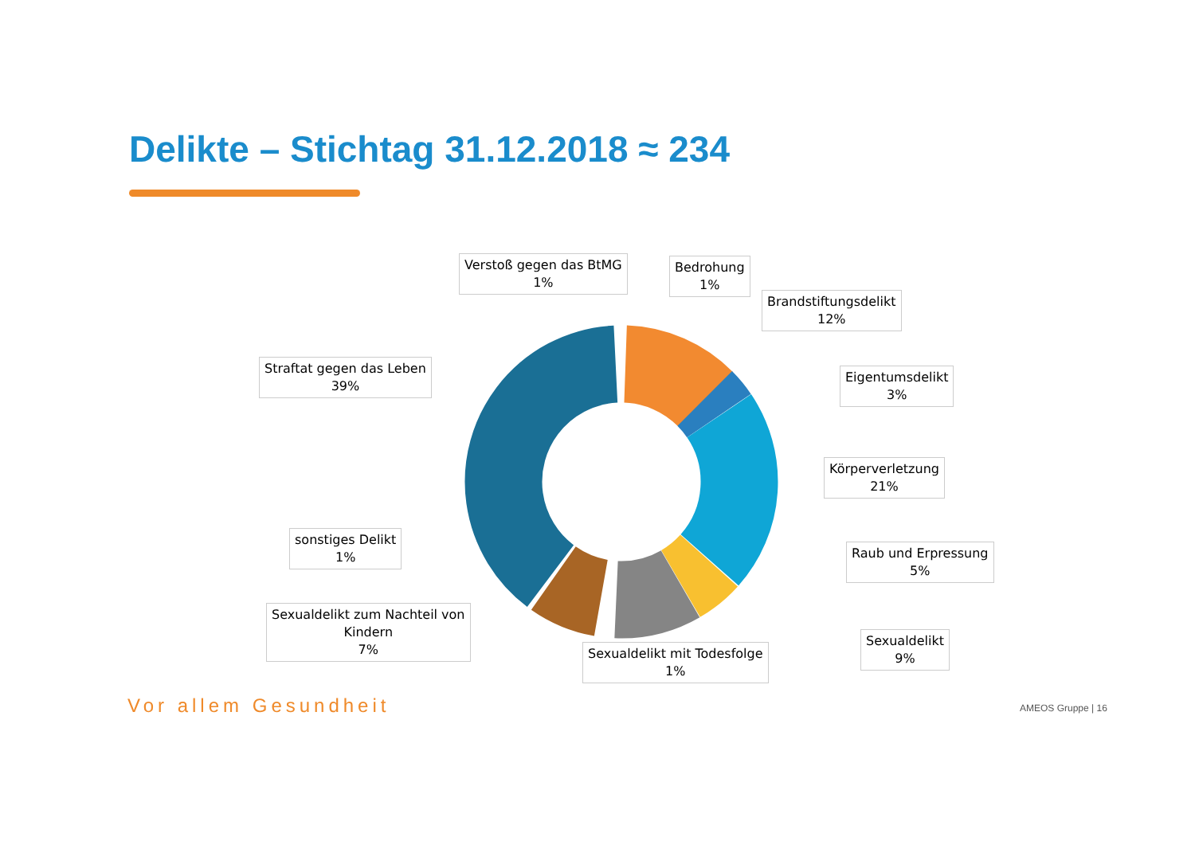Delikte – Stichtag 31.12.2018 ≈ 234
Verstoß gegen das BtMG
1%
Bedrohung
1%
Brandstiftungsdelikt
12%
Straftat gegen das Leben
39%
Eigentumsdelikt
3%
Körperverletzung
21%
sonstiges Delikt
1%
Raub und Erpressung
5%
Sexualdelikt zum Nachteil von
Kindern
7%
Sexualdelikt
9%
Sexualdelikt mit Todesfolge
1%
Vor allem Gesundheit AMEOS Gruppe | 16